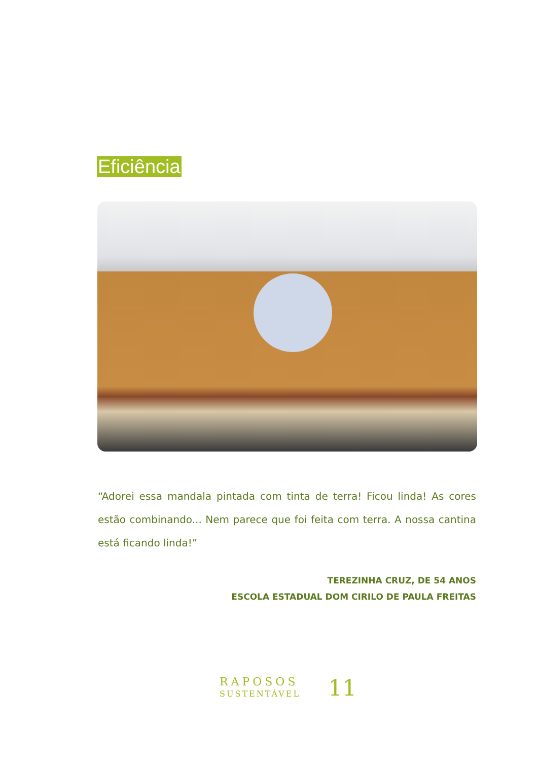Eficiência
“Adorei essa mandala pintada com tinta de terra! Ficou linda! As cores estão combinando... Nem parece que foi feita com terra. A nossa cantina está ficando linda!”
TEREZINHA CRUZ, DE 54 ANOS
ESCOLA ESTADUAL DOM CIRILO DE PAULA FREITAS
RAPOSOS
SUSTENTÁVEL
11